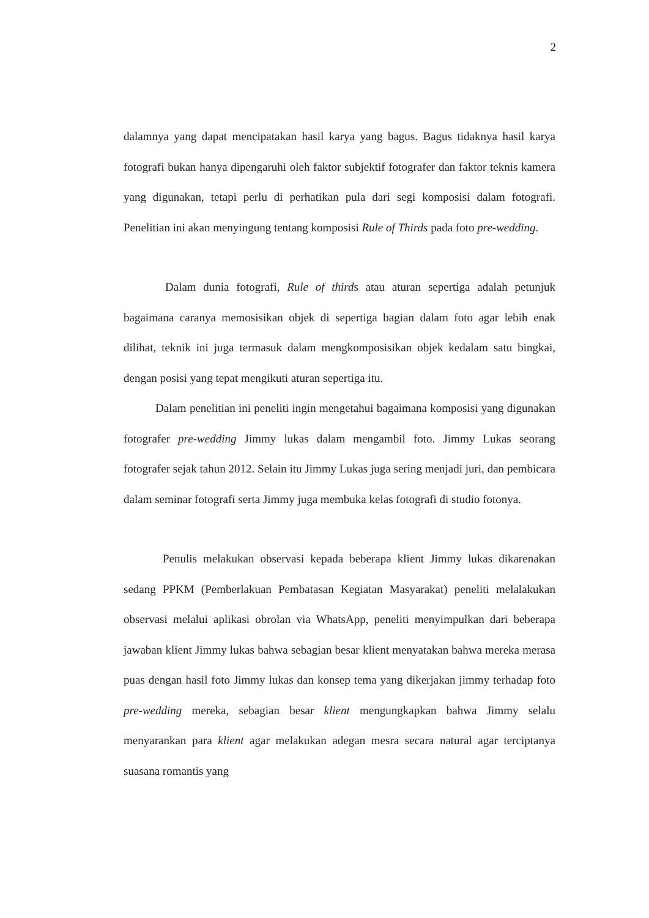2
dalamnya yang dapat mencipatakan hasil karya yang bagus. Bagus tidaknya hasil karya fotografi bukan hanya dipengaruhi oleh faktor subjektif fotografer dan faktor teknis kamera yang digunakan, tetapi perlu di perhatikan pula dari segi komposisi dalam fotografi. Penelitian ini akan menyingung tentang komposisi Rule of Thirds pada foto pre-wedding.
Dalam dunia fotografi, Rule of thirds atau aturan sepertiga adalah petunjuk bagaimana caranya memosisikan objek di sepertiga bagian dalam foto agar lebih enak dilihat, teknik ini juga termasuk dalam mengkomposisikan objek kedalam satu bingkai, dengan posisi yang tepat mengikuti aturan sepertiga itu.
Dalam penelitian ini peneliti ingin mengetahui bagaimana komposisi yang digunakan fotografer pre-wedding Jimmy lukas dalam mengambil foto. Jimmy Lukas seorang fotografer sejak tahun 2012. Selain itu Jimmy Lukas juga sering menjadi juri, dan pembicara dalam seminar fotografi serta Jimmy juga membuka kelas fotografi di studio fotonya.
Penulis melakukan observasi kepada beberapa klient Jimmy lukas dikarenakan sedang PPKM (Pemberlakuan Pembatasan Kegiatan Masyarakat) peneliti melalakukan observasi melalui aplikasi obrolan via WhatsApp, peneliti menyimpulkan dari beberapa jawaban klient Jimmy lukas bahwa sebagian besar klient menyatakan bahwa mereka merasa puas dengan hasil foto Jimmy lukas dan konsep tema yang dikerjakan jimmy terhadap foto pre-wedding mereka, sebagian besar klient mengungkapkan bahwa Jimmy selalu menyarankan para klient agar melakukan adegan mesra secara natural agar terciptanya suasana romantis yang